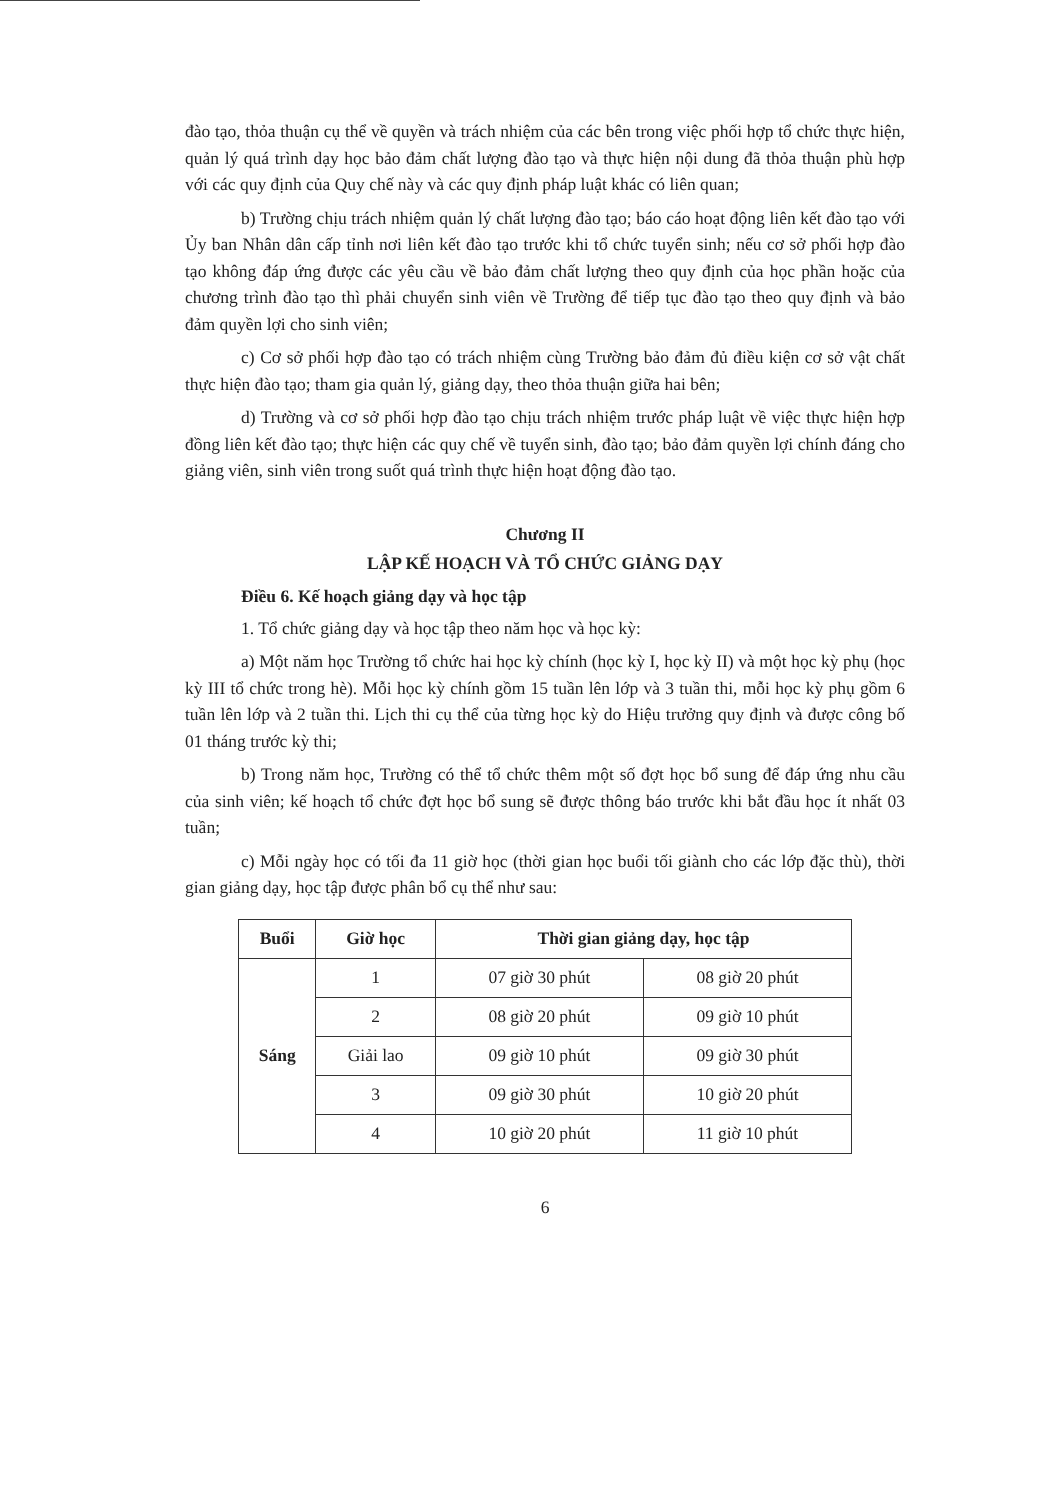đào tạo, thỏa thuận cụ thể về quyền và trách nhiệm của các bên trong việc phối hợp tổ chức thực hiện, quản lý quá trình dạy học bảo đảm chất lượng đào tạo và thực hiện nội dung đã thỏa thuận phù hợp với các quy định của Quy chế này và các quy định pháp luật khác có liên quan;
b) Trường chịu trách nhiệm quản lý chất lượng đào tạo; báo cáo hoạt động liên kết đào tạo với Ủy ban Nhân dân cấp tỉnh nơi liên kết đào tạo trước khi tổ chức tuyển sinh; nếu cơ sở phối hợp đào tạo không đáp ứng được các yêu cầu về bảo đảm chất lượng theo quy định của học phần hoặc của chương trình đào tạo thì phải chuyển sinh viên về Trường để tiếp tục đào tạo theo quy định và bảo đảm quyền lợi cho sinh viên;
c) Cơ sở phối hợp đào tạo có trách nhiệm cùng Trường bảo đảm đủ điều kiện cơ sở vật chất thực hiện đào tạo; tham gia quản lý, giảng dạy, theo thỏa thuận giữa hai bên;
d) Trường và cơ sở phối hợp đào tạo chịu trách nhiệm trước pháp luật về việc thực hiện hợp đồng liên kết đào tạo; thực hiện các quy chế về tuyển sinh, đào tạo; bảo đảm quyền lợi chính đáng cho giảng viên, sinh viên trong suốt quá trình thực hiện hoạt động đào tạo.
Chương II
LẬP KẾ HOẠCH VÀ TỔ CHỨC GIẢNG DẠY
Điều 6. Kế hoạch giảng dạy và học tập
1. Tổ chức giảng dạy và học tập theo năm học và học kỳ:
a) Một năm học Trường tổ chức hai học kỳ chính (học kỳ I, học kỳ II) và một học kỳ phụ (học kỳ III tổ chức trong hè). Mỗi học kỳ chính gồm 15 tuần lên lớp và 3 tuần thi, mỗi học kỳ phụ gồm 6 tuần lên lớp và 2 tuần thi. Lịch thi cụ thể của từng học kỳ do Hiệu trưởng quy định và được công bố 01 tháng trước kỳ thi;
b) Trong năm học, Trường có thể tổ chức thêm một số đợt học bổ sung để đáp ứng nhu cầu của sinh viên; kế hoạch tổ chức đợt học bổ sung sẽ được thông báo trước khi bắt đầu học ít nhất 03 tuần;
c) Mỗi ngày học có tối đa 11 giờ học (thời gian học buổi tối giành cho các lớp đặc thù), thời gian giảng dạy, học tập được phân bổ cụ thể như sau:
| Buổi | Giờ học | Thời gian giảng dạy, học tập | |
| --- | --- | --- | --- |
| Sáng | 1 | 07 giờ 30 phút | 08 giờ 20 phút |
| | 2 | 08 giờ 20 phút | 09 giờ 10 phút |
| | Giải lao | 09 giờ 10 phút | 09 giờ 30 phút |
| | 3 | 09 giờ 30 phút | 10 giờ 20 phút |
| | 4 | 10 giờ 20 phút | 11 giờ 10 phút |
6